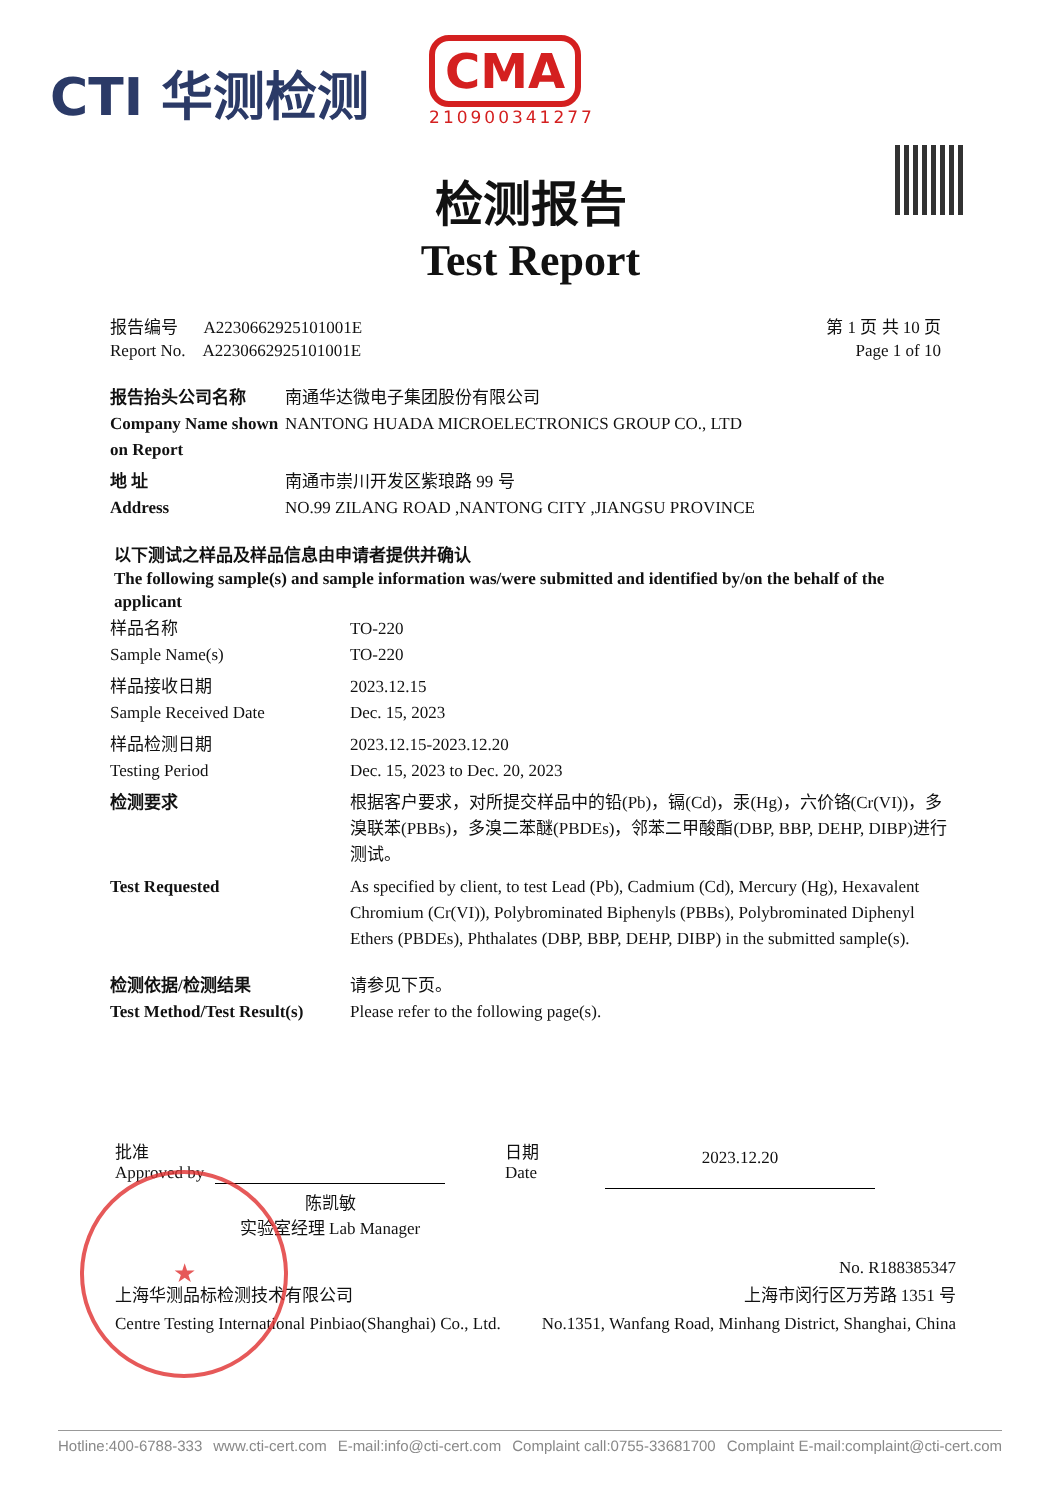CTI 华测检测
CMA
210900341277
检测报告
Test Report
报告编号 A2230662925101001E
Report No. A2230662925101001E
第 1 页 共 10 页
Page 1 of 10
| 报告抬头公司名称 Company Name shown on Report | 南通华达微电子集团股份有限公司 NANTONG HUADA MICROELECTRONICS GROUP CO., LTD |
| 地 址 Address | 南通市崇川开发区紫琅路 99 号 NO.99 ZILANG ROAD ,NANTONG CITY ,JIANGSU PROVINCE |
以下测试之样品及样品信息由申请者提供并确认
The following sample(s) and sample information was/were submitted and identified by/on the behalf of the applicant
| 样品名称 Sample Name(s) | TO-220 TO-220 |
| 样品接收日期 Sample Received Date | 2023.12.15 Dec. 15, 2023 |
| 样品检测日期 Testing Period | 2023.12.15-2023.12.20 Dec. 15, 2023 to Dec. 20, 2023 |
| 检测要求 | 根据客户要求，对所提交样品中的铅(Pb)，镉(Cd)，汞(Hg)，六价铬(Cr(VI))，多溴联苯(PBBs)，多溴二苯醚(PBDEs)，邻苯二甲酸酯(DBP, BBP, DEHP, DIBP)进行测试。 |
| Test Requested | As specified by client, to test Lead (Pb), Cadmium (Cd), Mercury (Hg), Hexavalent Chromium (Cr(VI)), Polybrominated Biphenyls (PBBs), Polybrominated Diphenyl Ethers (PBDEs), Phthalates (DBP, BBP, DEHP, DIBP) in the submitted sample(s). |
| 检测依据/检测结果 Test Method/Test Result(s) | 请参见下页。 Please refer to the following page(s). |
★
批准
Approved by
陈凯敏
实验室经理 Lab Manager
日期
Date
2023.12.20
上海华测品标检测技术有限公司
Centre Testing International Pinbiao(Shanghai) Co., Ltd.
No. R188385347
上海市闵行区万芳路 1351 号
No.1351, Wanfang Road, Minhang District, Shanghai, China
Hotline:400-6788-333 www.cti-cert.com E-mail:info@cti-cert.com Complaint call:0755-33681700 Complaint E-mail:complaint@cti-cert.com